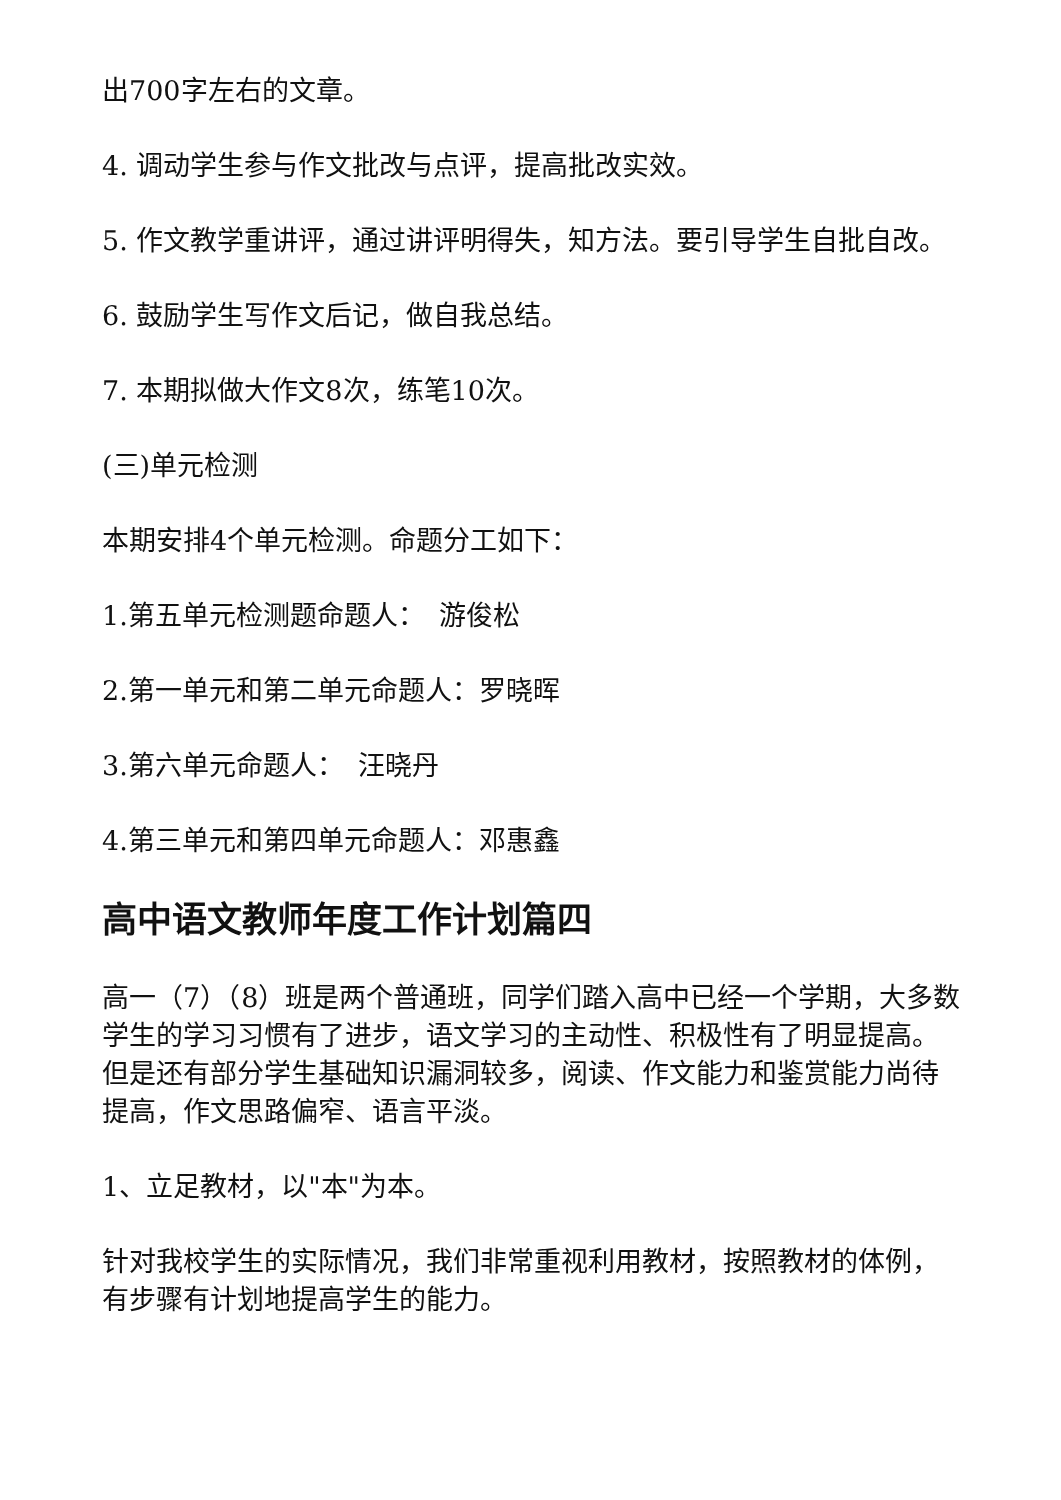出700字左右的文章。
4. 调动学生参与作文批改与点评，提高批改实效。
5. 作文教学重讲评，通过讲评明得失，知方法。要引导学生自批自改。
6. 鼓励学生写作文后记，做自我总结。
7. 本期拟做大作文8次，练笔10次。
(三)单元检测
本期安排4个单元检测。命题分工如下：
1.第五单元检测题命题人：　游俊松
2.第一单元和第二单元命题人：罗晓晖
3.第六单元命题人：　汪晓丹
4.第三单元和第四单元命题人：邓惠鑫
高中语文教师年度工作计划篇四
高一（7）（8）班是两个普通班，同学们踏入高中已经一个学期，大多数学生的学习习惯有了进步，语文学习的主动性、积极性有了明显提高。但是还有部分学生基础知识漏洞较多，阅读、作文能力和鉴赏能力尚待提高，作文思路偏窄、语言平淡。
1、立足教材，以"本"为本。
针对我校学生的实际情况，我们非常重视利用教材，按照教材的体例，有步骤有计划地提高学生的能力。